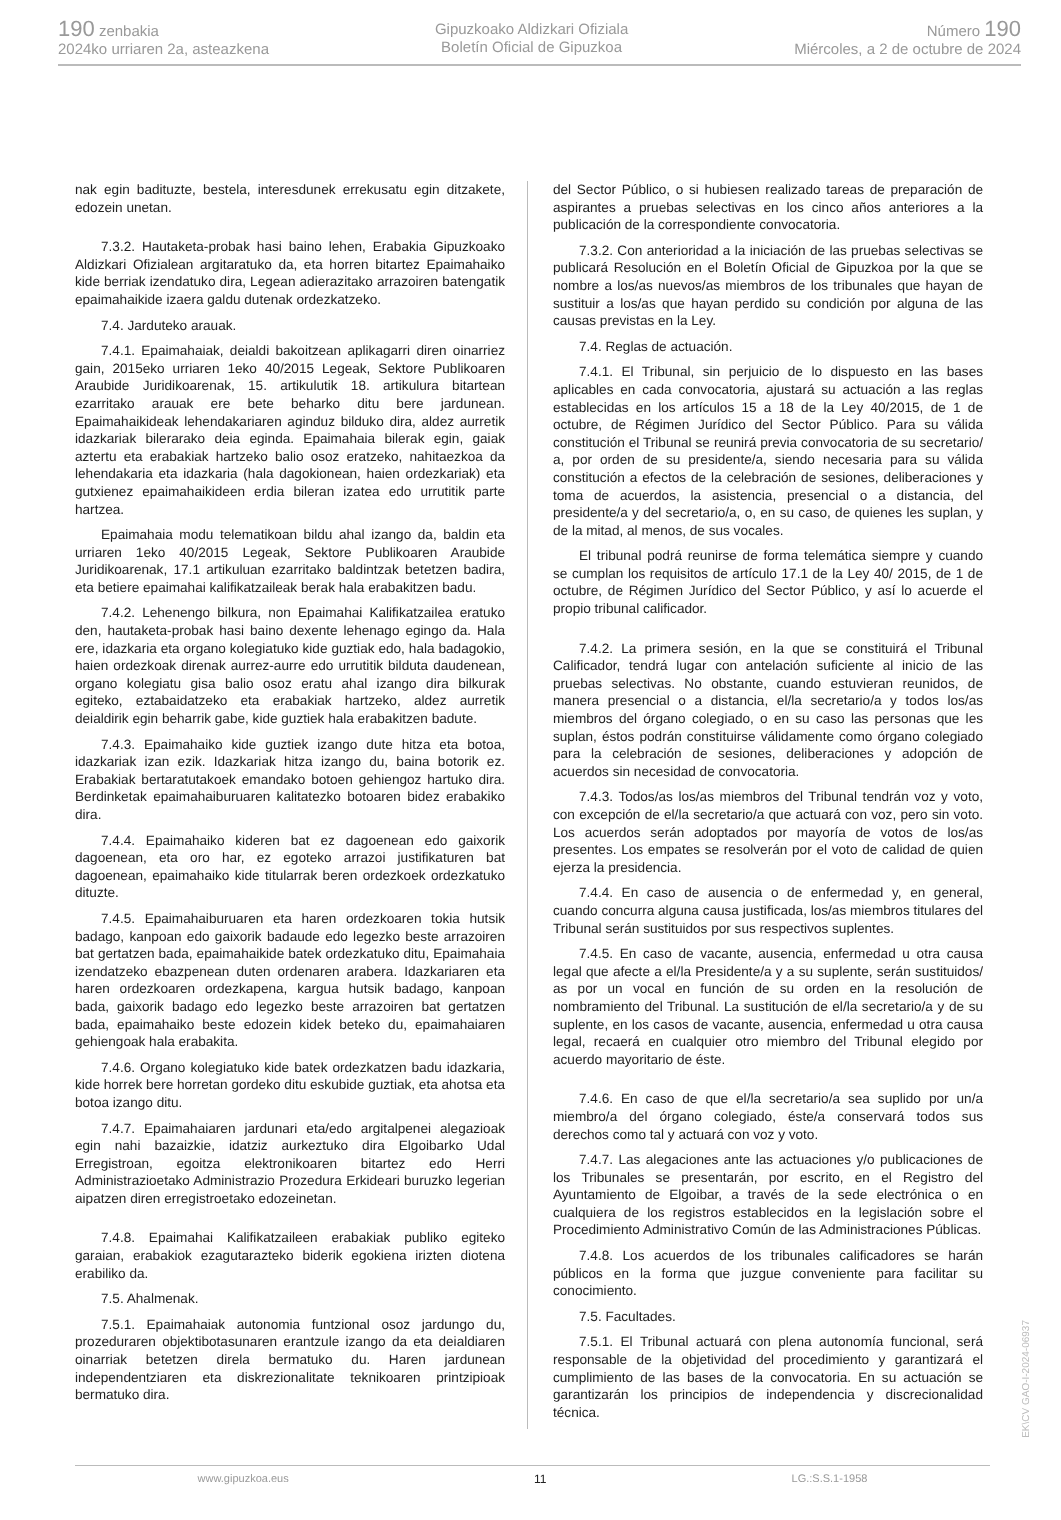190 zenbakia
2024ko urriaren 2a, asteazkena
Gipuzkoako Aldizkari Ofiziala
Boletín Oficial de Gipuzkoa
Número 190
Miércoles, a 2 de octubre de 2024
nak egin badituzte, bestela, interesdunek errekusatu egin ditzakete, edozein unetan.
7.3.2. Hautaketa-probak hasi baino lehen, Erabakia Gipuzkoako Aldizkari Ofizialean argitaratuko da, eta horren bitartez Epaimahaiko kide berriak izendatuko dira, Legean adierazitako arrazoiren batengatik epaimahaikide izaera galdu dutenak ordezkatzeko.
7.4. Jarduteko arauak.
7.4.1. Epaimahaiak, deialdi bakoitzean aplikagarri diren oinarriez gain, 2015eko urriaren 1eko 40/2015 Legeak, Sektore Publikoaren Araubide Juridikoarenak, 15. artikulutik 18. artikulura bitartean ezarritako arauak ere bete beharko ditu bere jardunean. Epaimahaikideak lehendakariaren aginduz bilduko dira, aldez aurretik idazkariak bilerarako deia eginda. Epaimahaia bilerak egin, gaiak aztertu eta erabakiak hartzeko balio osoz eratzeko, nahitaezkoa da lehendakaria eta idazkaria (hala dagokionean, haien ordezkariak) eta gutxienez epaimahaikideen erdia bileran izatea edo urrutitik parte hartzea.
Epaimahaia modu telematikoan bildu ahal izango da, baldin eta urriaren 1eko 40/2015 Legeak, Sektore Publikoaren Araubide Juridikoarenak, 17.1 artikuluan ezarritako baldintzak betetzen badira, eta betiere epaimahai kalifikatzaileak berak hala erabakitzen badu.
7.4.2. Lehenengo bilkura, non Epaimahai Kalifikatzailea eratuko den, hautaketa-probak hasi baino dexente lehenago egingo da. Hala ere, idazkaria eta organo kolegiatuko kide guztiak edo, hala badagokio, haien ordezkoak direnak aurrez-aurre edo urrutitik bilduta daudenean, organo kolegiatu gisa balio osoz eratu ahal izango dira bilkurak egiteko, eztabaidatzeko eta erabakiak hartzeko, aldez aurretik deialdirik egin beharrik gabe, kide guztiek hala erabakitzen badute.
7.4.3. Epaimahaiko kide guztiek izango dute hitza eta botoa, idazkariak izan ezik. Idazkariak hitza izango du, baina botorik ez. Erabakiak bertaratutakoek emandako botoen gehiengoz hartuko dira. Berdinketak epaimahaiburuaren kalitatezko botoaren bidez erabakiko dira.
7.4.4. Epaimahaiko kideren bat ez dagoenean edo gaixorik dagoenean, eta oro har, ez egoteko arrazoi justifikaturen bat dagoenean, epaimahaiko kide titularrak beren ordezkoek ordezkatuko dituzte.
7.4.5. Epaimahaiburuaren eta haren ordezkoaren tokia hutsik badago, kanpoan edo gaixorik badaude edo legezko beste arrazoiren bat gertatzen bada, epaimahaikide batek ordezkatuko ditu, Epaimahaia izendatzeko ebazpenean duten ordenaren arabera. Idazkariaren eta haren ordezkoaren ordezkapena, kargua hutsik badago, kanpoan bada, gaixorik badago edo legezko beste arrazoiren bat gertatzen bada, epaimahaiko beste edozein kidek beteko du, epaimahaiaren gehiengoak hala erabakita.
7.4.6. Organo kolegiatuko kide batek ordezkatzen badu idazkaria, kide horrek bere horretan gordeko ditu eskubide guztiak, eta ahotsa eta botoa izango ditu.
7.4.7. Epaimahaiaren jardunari eta/edo argitalpenei alegazioak egin nahi bazaizkie, idatziz aurkeztuko dira Elgoibarko Udal Erregistroan, egoitza elektronikoaren bitartez edo Herri Administrazioetako Administrazio Prozedura Erkideari buruzko legerian aipatzen diren erregistroetako edozeinetan.
7.4.8. Epaimahai Kalifikatzaileen erabakiak publiko egiteko garaian, erabakiok ezagutarazteko biderik egokiena irizten diotena erabiliko da.
7.5. Ahalmenak.
7.5.1. Epaimahaiak autonomia funtzional osoz jardungo du, prozeduraren objektibotasunaren erantzule izango da eta deialdiaren oinarriak betetzen direla bermatuko du. Haren jardunean independentziaren eta diskrezionalitate teknikoaren printzipioak bermatuko dira.
del Sector Público, o si hubiesen realizado tareas de preparación de aspirantes a pruebas selectivas en los cinco años anteriores a la publicación de la correspondiente convocatoria.
7.3.2. Con anterioridad a la iniciación de las pruebas selectivas se publicará Resolución en el Boletín Oficial de Gipuzkoa por la que se nombre a los/as nuevos/as miembros de los tribunales que hayan de sustituir a los/as que hayan perdido su condición por alguna de las causas previstas en la Ley.
7.4. Reglas de actuación.
7.4.1. El Tribunal, sin perjuicio de lo dispuesto en las bases aplicables en cada convocatoria, ajustará su actuación a las reglas establecidas en los artículos 15 a 18 de la Ley 40/2015, de 1 de octubre, de Régimen Jurídico del Sector Público. Para su válida constitución el Tribunal se reunirá previa convocatoria de su secretario/ a, por orden de su presidente/a, siendo necesaria para su válida constitución a efectos de la celebración de sesiones, deliberaciones y toma de acuerdos, la asistencia, presencial o a distancia, del presidente/a y del secretario/a, o, en su caso, de quienes les suplan, y de la mitad, al menos, de sus vocales.
El tribunal podrá reunirse de forma telemática siempre y cuando se cumplan los requisitos de artículo 17.1 de la Ley 40/ 2015, de 1 de octubre, de Régimen Jurídico del Sector Público, y así lo acuerde el propio tribunal calificador.
7.4.2. La primera sesión, en la que se constituirá el Tribunal Calificador, tendrá lugar con antelación suficiente al inicio de las pruebas selectivas. No obstante, cuando estuvieran reunidos, de manera presencial o a distancia, el/la secretario/a y todos los/as miembros del órgano colegiado, o en su caso las personas que les suplan, éstos podrán constituirse válidamente como órgano colegiado para la celebración de sesiones, deliberaciones y adopción de acuerdos sin necesidad de convocatoria.
7.4.3. Todos/as los/as miembros del Tribunal tendrán voz y voto, con excepción de el/la secretario/a que actuará con voz, pero sin voto. Los acuerdos serán adoptados por mayoría de votos de los/as presentes. Los empates se resolverán por el voto de calidad de quien ejerza la presidencia.
7.4.4. En caso de ausencia o de enfermedad y, en general, cuando concurra alguna causa justificada, los/as miembros titulares del Tribunal serán sustituidos por sus respectivos suplentes.
7.4.5. En caso de vacante, ausencia, enfermedad u otra causa legal que afecte a el/la Presidente/a y a su suplente, serán sustituidos/ as por un vocal en función de su orden en la resolución de nombramiento del Tribunal. La sustitución de el/la secretario/a y de su suplente, en los casos de vacante, ausencia, enfermedad u otra causa legal, recaerá en cualquier otro miembro del Tribunal elegido por acuerdo mayoritario de éste.
7.4.6. En caso de que el/la secretario/a sea suplido por un/a miembro/a del órgano colegiado, éste/a conservará todos sus derechos como tal y actuará con voz y voto.
7.4.7. Las alegaciones ante las actuaciones y/o publicaciones de los Tribunales se presentarán, por escrito, en el Registro del Ayuntamiento de Elgoibar, a través de la sede electrónica o en cualquiera de los registros establecidos en la legislación sobre el Procedimiento Administrativo Común de las Administraciones Públicas.
7.4.8. Los acuerdos de los tribunales calificadores se harán públicos en la forma que juzgue conveniente para facilitar su conocimiento.
7.5. Facultades.
7.5.1. El Tribunal actuará con plena autonomía funcional, será responsable de la objetividad del procedimiento y garantizará el cumplimiento de las bases de la convocatoria. En su actuación se garantizarán los principios de independencia y discrecionalidad técnica.
www.gipuzkoa.eus 11 LG.:S.S.1-1958
EK\CV GAO-I-2024-06937